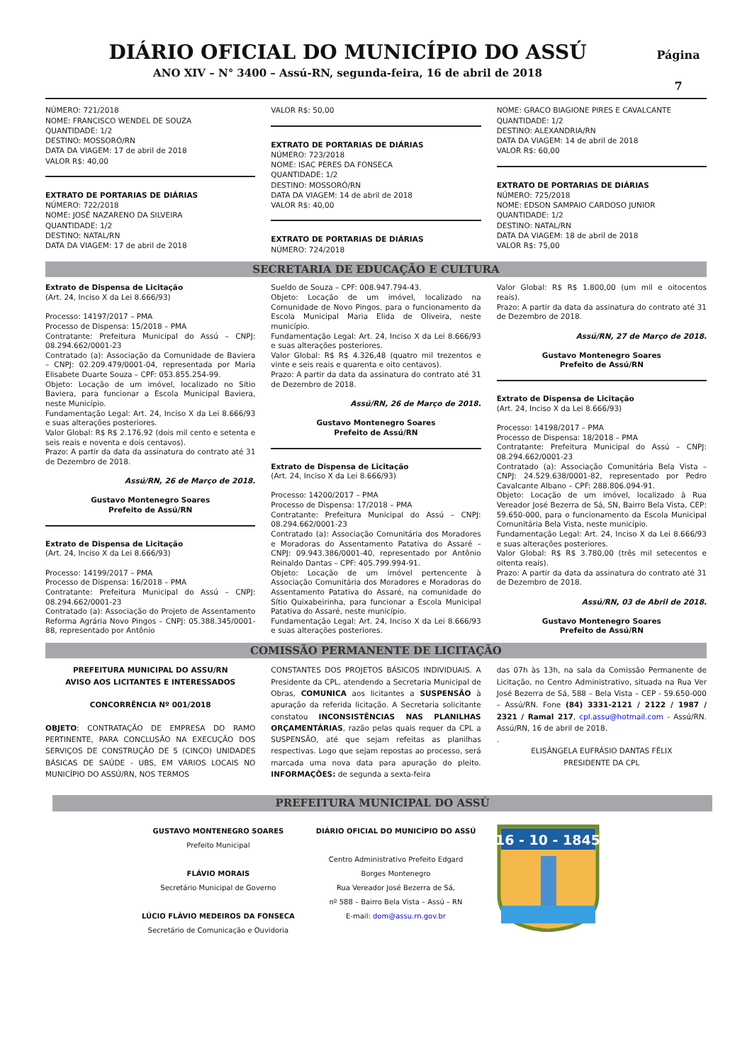DIÁRIO OFICIAL DO MUNICÍPIO DO ASSÚ
ANO XIV – N° 3400 – Assú-RN, segunda-feira, 16 de abril de 2018
Página
7
NÚMERO: 721/2018
NOME: FRANCISCO WENDEL DE SOUZA
QUANTIDADE: 1/2
DESTINO: MOSSORÓ/RN
DATA DA VIAGEM: 17 de abril de 2018
VALOR R$: 40,00
EXTRATO DE PORTARIAS DE DIÁRIAS
NÚMERO: 722/2018
NOME: JOSÉ NAZARENO DA SILVEIRA
QUANTIDADE: 1/2
DESTINO: NATAL/RN
DATA DA VIAGEM: 17 de abril de 2018
VALOR R$: 50,00
EXTRATO DE PORTARIAS DE DIÁRIAS
NÚMERO: 723/2018
NOME: ISAC PERES DA FONSECA
QUANTIDADE: 1/2
DESTINO: MOSSORÓ/RN
DATA DA VIAGEM: 14 de abril de 2018
VALOR R$: 40,00
EXTRATO DE PORTARIAS DE DIÁRIAS
NÚMERO: 724/2018
NOME: GRACO BIAGIONE PIRES E CAVALCANTE
QUANTIDADE: 1/2
DESTINO: ALEXANDRIA/RN
DATA DA VIAGEM: 14 de abril de 2018
VALOR R$: 60,00
EXTRATO DE PORTARIAS DE DIÁRIAS
NÚMERO: 725/2018
NOME: EDSON SAMPAIO CARDOSO JUNIOR
QUANTIDADE: 1/2
DESTINO: NATAL/RN
DATA DA VIAGEM: 18 de abril de 2018
VALOR R$: 75,00
SECRETARIA DE EDUCAÇÃO E CULTURA
Extrato de Dispensa de Licitação
(Art. 24, Inciso X da Lei 8.666/93)
Processo: 14197/2017 – PMA
Processo de Dispensa: 15/2018 – PMA
Contratante: Prefeitura Municipal do Assú – CNPJ: 08.294.662/0001-23
Contratado (a): Associação da Comunidade de Baviera – CNPJ: 02.209.479/0001-04, representada por Maria Elisabete Duarte Souza – CPF: 053.855.254-99.
Objeto: Locação de um imóvel, localizado no Sítio Baviera, para funcionar a Escola Municipal Baviera, neste Município.
Fundamentação Legal: Art. 24, Inciso X da Lei 8.666/93 e suas alterações posteriores.
Valor Global: R$ R$ 2.176,92 (dois mil cento e setenta e seis reais e noventa e dois centavos).
Prazo: A partir da data da assinatura do contrato até 31 de Dezembro de 2018.
Assú/RN, 26 de Março de 2018.
Gustavo Montenegro Soares
Prefeito de Assú/RN
Extrato de Dispensa de Licitação
(Art. 24, Inciso X da Lei 8.666/93)
Processo: 14199/2017 – PMA
Processo de Dispensa: 16/2018 – PMA
Contratante: Prefeitura Municipal do Assú – CNPJ: 08.294.662/0001-23
Contratado (a): Associação do Projeto de Assentamento Reforma Agrária Novo Pingos – CNPJ: 05.388.345/0001-88, representado por Antônio
Sueldo de Souza – CPF: 008.947.794-43.
Objeto: Locação de um imóvel, localizado na Comunidade de Novo Pingos, para o funcionamento da Escola Municipal Maria Elida de Oliveira, neste município.
Fundamentação Legal: Art. 24, Inciso X da Lei 8.666/93 e suas alterações posteriores.
Valor Global: R$ R$ 4.326,48 (quatro mil trezentos e vinte e seis reais e quarenta e oito centavos).
Prazo: A partir da data da assinatura do contrato até 31 de Dezembro de 2018.
Assú/RN, 26 de Março de 2018.
Gustavo Montenegro Soares
Prefeito de Assú/RN
Extrato de Dispensa de Licitação
(Art. 24, Inciso X da Lei 8.666/93)
Processo: 14200/2017 – PMA
Processo de Dispensa: 17/2018 – PMA
Contratante: Prefeitura Municipal do Assú – CNPJ: 08.294.662/0001-23
Contratado (a): Associação Comunitária dos Moradores e Moradoras do Assentamento Patativa do Assaré – CNPJ: 09.943.386/0001-40, representado por Antônio Reinaldo Dantas – CPF: 405.799.994-91.
Objeto: Locação de um imóvel pertencente à Associação Comunitária dos Moradores e Moradoras do Assentamento Patativa do Assaré, na comunidade do Sítio Quixabeirinha, para funcionar a Escola Municipal Patativa do Assaré, neste município.
Fundamentação Legal: Art. 24, Inciso X da Lei 8.666/93 e suas alterações posteriores.
Valor Global: R$ R$ 1.800,00 (um mil e oitocentos reais).
Prazo: A partir da data da assinatura do contrato até 31 de Dezembro de 2018.
Assú/RN, 27 de Março de 2018.
Gustavo Montenegro Soares
Prefeito de Assú/RN
Extrato de Dispensa de Licitação
(Art. 24, Inciso X da Lei 8.666/93)
Processo: 14198/2017 – PMA
Processo de Dispensa: 18/2018 – PMA
Contratante: Prefeitura Municipal do Assú – CNPJ: 08.294.662/0001-23
Contratado (a): Associação Comunitária Bela Vista – CNPJ: 24.529.638/0001-82, representado por Pedro Cavalcante Albano – CPF: 288.806.094-91.
Objeto: Locação de um imóvel, localizado à Rua Vereador José Bezerra de Sá, SN, Bairro Bela Vista, CEP: 59.650-000, para o funcionamento da Escola Municipal Comunitária Bela Vista, neste município.
Fundamentação Legal: Art. 24, Inciso X da Lei 8.666/93 e suas alterações posteriores.
Valor Global: R$ R$ 3.780,00 (três mil setecentos e oitenta reais).
Prazo: A partir da data da assinatura do contrato até 31 de Dezembro de 2018.
Assú/RN, 03 de Abril de 2018.
Gustavo Montenegro Soares
Prefeito de Assú/RN
COMISSÃO PERMANENTE DE LICITAÇÃO
PREFEITURA MUNICIPAL DO ASSU/RN
AVISO AOS LICITANTES E INTERESSADOS
CONCORRÊNCIA Nº 001/2018
OBJETO: CONTRATAÇÃO DE EMPRESA DO RAMO PERTINENTE, PARA CONCLUSÃO NA EXECUÇÃO DOS SERVIÇOS DE CONSTRUÇÃO DE 5 (CINCO) UNIDADES BÁSICAS DE SAÚDE - UBS, EM VÁRIOS LOCAIS NO MUNICÍPIO DO ASSÚ/RN, NOS TERMOS
CONSTANTES DOS PROJETOS BÁSICOS INDIVIDUAIS. A Presidente da CPL, atendendo a Secretaria Municipal de Obras, COMUNICA aos licitantes a SUSPENSÃO à apuração da referida licitação. A Secretaria solicitante constatou INCONSISTÊNCIAS NAS PLANILHAS ORÇAMENTÁRIAS, razão pelas quais requer da CPL a SUSPENSÃO, até que sejam refeitas as planilhas respectivas. Logo que sejam repostas ao processo, será marcada uma nova data para apuração do pleito. INFORMAÇÕES: de segunda a sexta-feira
das 07h às 13h, na sala da Comissão Permanente de Licitação, no Centro Administrativo, situada na Rua Ver José Bezerra de Sá, 588 – Bela Vista – CEP - 59.650-000 – Assú/RN. Fone (84) 3331-2121 / 2122 / 1987 / 2321 / Ramal 217, cpl.assu@hotmail.com - Assú/RN. Assú/RN, 16 de abril de 2018.
.
ELISÂNGELA EUFRÁSIO DANTAS FÉLIX
PRESIDENTE DA CPL
PREFEITURA MUNICIPAL DO ASSÚ
GUSTAVO MONTENEGRO SOARES
Prefeito Municipal
FLÁVIO MORAIS
Secretário Municipal de Governo
LÚCIO FLÁVIO MEDEIROS DA FONSECA
Secretário de Comunicação e Ouvidoria
DIÁRIO OFICIAL DO MUNICÍPIO DO ASSÚ
Centro Administrativo Prefeito Edgard
Borges Montenegro
Rua Vereador José Bezerra de Sá,
nº 588 – Bairro Bela Vista – Assú – RN
E-mail: dom@assu.rn.gov.br
16 - 10 - 1845